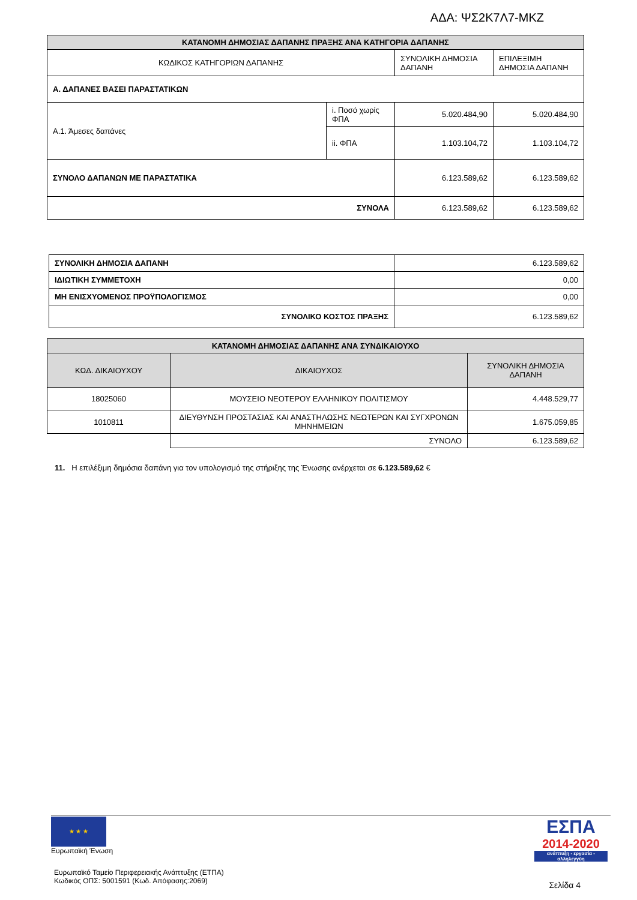ΑΔΑ: ΨΣ2Κ7Λ7-ΜΚΖ
| ΚΑΤΑΝΟΜΗ ΔΗΜΟΣΙΑΣ ΔΑΠΑΝΗΣ ΠΡΑΞΗΣ ΑΝΑ ΚΑΤΗΓΟΡΙΑ ΔΑΠΑΝΗΣ | | | |
| --- | --- | --- | --- |
| ΚΩΔΙΚΟΣ ΚΑΤΗΓΟΡΙΩΝ ΔΑΠΑΝΗΣ | | ΣΥΝΟΛΙΚΗ ΔΗΜΟΣΙΑ ΔΑΠΑΝΗ | ΕΠΙΛΕΞΙΜΗ ΔΗΜΟΣΙΑ ΔΑΠΑΝΗ |
| Α. ΔΑΠΑΝΕΣ ΒΑΣΕΙ ΠΑΡΑΣΤΑΤΙΚΩΝ | | | |
| Α.1. Άμεσες δαπάνες | i. Ποσό χωρίς ΦΠΑ | 5.020.484,90 | 5.020.484,90 |
| | ii. ΦΠΑ | 1.103.104,72 | 1.103.104,72 |
| ΣΥΝΟΛΟ ΔΑΠΑΝΩΝ ΜΕ ΠΑΡΑΣΤΑΤΙΚΑ | | 6.123.589,62 | 6.123.589,62 |
| ΣΥΝΟΛΑ | | 6.123.589,62 | 6.123.589,62 |
| ΣΥΝΟΛΙΚΗ ΔΗΜΟΣΙΑ ΔΑΠΑΝΗ | 6.123.589,62 |
| ΙΔΙΩΤΙΚΗ ΣΥΜΜΕΤΟΧΗ | 0,00 |
| ΜΗ ΕΝΙΣΧΥΟΜΕΝΟΣ ΠΡΟΫΠΟΛΟΓΙΣΜΟΣ | 0,00 |
| ΣΥΝΟΛΙΚΟ ΚΟΣΤΟΣ ΠΡΑΞΗΣ | 6.123.589,62 |
| ΚΑΤΑΝΟΜΗ ΔΗΜΟΣΙΑΣ ΔΑΠΑΝΗΣ ΑΝΑ ΣΥΝΔΙΚΑΙΟΥΧΟ | | |
| --- | --- | --- |
| ΚΩΔ. ΔΙΚΑΙΟΥΧΟΥ | ΔΙΚΑΙΟΥΧΟΣ | ΣΥΝΟΛΙΚΗ ΔΗΜΟΣΙΑ ΔΑΠΑΝΗ |
| 18025060 | ΜΟΥΣΕΙΟ ΝΕΟΤΕΡΟΥ ΕΛΛΗΝΙΚΟΥ ΠΟΛΙΤΙΣΜΟΥ | 4.448.529,77 |
| 1010811 | ΔΙΕΥΘΥΝΣΗ ΠΡΟΣΤΑΣΙΑΣ ΚΑΙ ΑΝΑΣΤΗΛΩΣΗΣ ΝΕΩΤΕΡΩΝ ΚΑΙ ΣΥΓΧΡΟΝΩΝ ΜΗΝΗΜΕΙΩΝ | 1.675.059,85 |
| | ΣΥΝΟΛΟ | 6.123.589,62 |
11. Η επιλέξιμη δημόσια δαπάνη για τον υπολογισμό της στήριξης της Ένωσης ανέρχεται σε 6.123.589,62 €
★ ★ ★
Ευρωπαϊκή Ένωση
Ευρωπαϊκό Ταμείο Περιφερειακής Ανάπτυξης (ΕΤΠΑ)
Κωδικός ΟΠΣ: 5001591 (Κωδ. Απόφασης:2069)
ΕΣΠΑ
2014-2020
ανάπτυξη - εργασία - αλληλεγγύη
Σελίδα 4